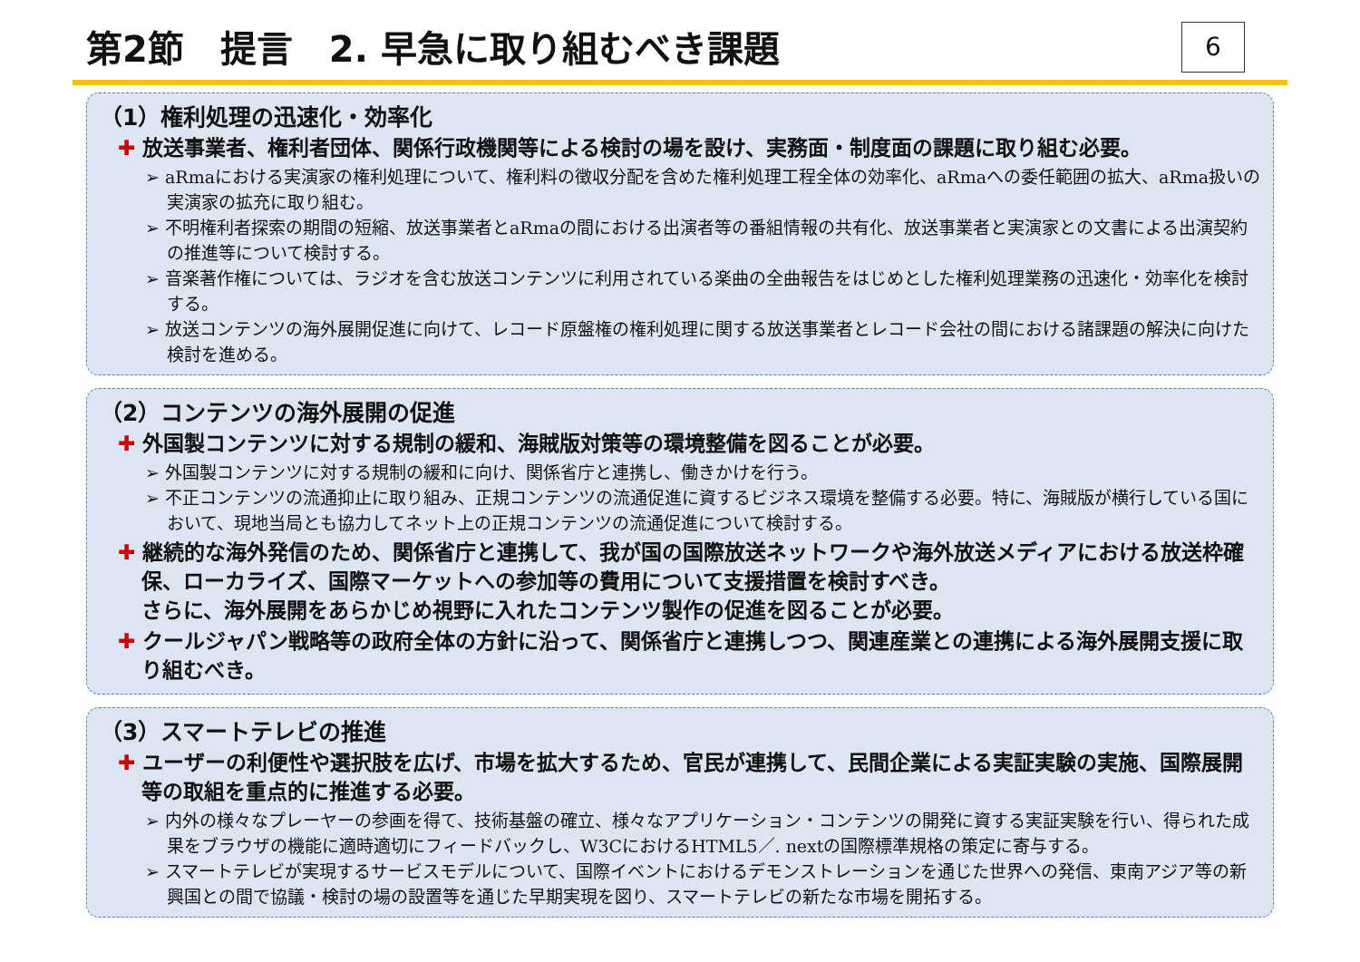第2節　提言　2. 早急に取り組むべき課題
6
（1）権利処理の迅速化・効率化
✚ 放送事業者、権利者団体、関係行政機関等による検討の場を設け、実務面・制度面の課題に取り組む必要。
➢ aRmaにおける実演家の権利処理について、権利料の徴収分配を含めた権利処理工程全体の効率化、aRmaへの委任範囲の拡大、aRma扱いの実演家の拡充に取り組む。
➢ 不明権利者探索の期間の短縮、放送事業者とaRmaの間における出演者等の番組情報の共有化、放送事業者と実演家との文書による出演契約の推進等について検討する。
➢ 音楽著作権については、ラジオを含む放送コンテンツに利用されている楽曲の全曲報告をはじめとした権利処理業務の迅速化・効率化を検討する。
➢ 放送コンテンツの海外展開促進に向けて、レコード原盤権の権利処理に関する放送事業者とレコード会社の間における諸課題の解決に向けた検討を進める。
（2）コンテンツの海外展開の促進
✚ 外国製コンテンツに対する規制の緩和、海賊版対策等の環境整備を図ることが必要。
➢ 外国製コンテンツに対する規制の緩和に向け、関係省庁と連携し、働きかけを行う。
➢ 不正コンテンツの流通抑止に取り組み、正規コンテンツの流通促進に資するビジネス環境を整備する必要。特に、海賊版が横行している国において、現地当局とも協力してネット上の正規コンテンツの流通促進について検討する。
✚ 継続的な海外発信のため、関係省庁と連携して、我が国の国際放送ネットワークや海外放送メディアにおける放送枠確保、ローカライズ、国際マーケットへの参加等の費用について支援措置を検討すべき。
さらに、海外展開をあらかじめ視野に入れたコンテンツ製作の促進を図ることが必要。
✚ クールジャパン戦略等の政府全体の方針に沿って、関係省庁と連携しつつ、関連産業との連携による海外展開支援に取り組むべき。
（3）スマートテレビの推進
✚ ユーザーの利便性や選択肢を広げ、市場を拡大するため、官民が連携して、民間企業による実証実験の実施、国際展開等の取組を重点的に推進する必要。
➢ 内外の様々なプレーヤーの参画を得て、技術基盤の確立、様々なアプリケーション・コンテンツの開発に資する実証実験を行い、得られた成果をブラウザの機能に適時適切にフィードバックし、W3CにおけるHTML5／. nextの国際標準規格の策定に寄与する。
➢ スマートテレビが実現するサービスモデルについて、国際イベントにおけるデモンストレーションを通じた世界への発信、東南アジア等の新興国との間で協議・検討の場の設置等を通じた早期実現を図り、スマートテレビの新たな市場を開拓する。